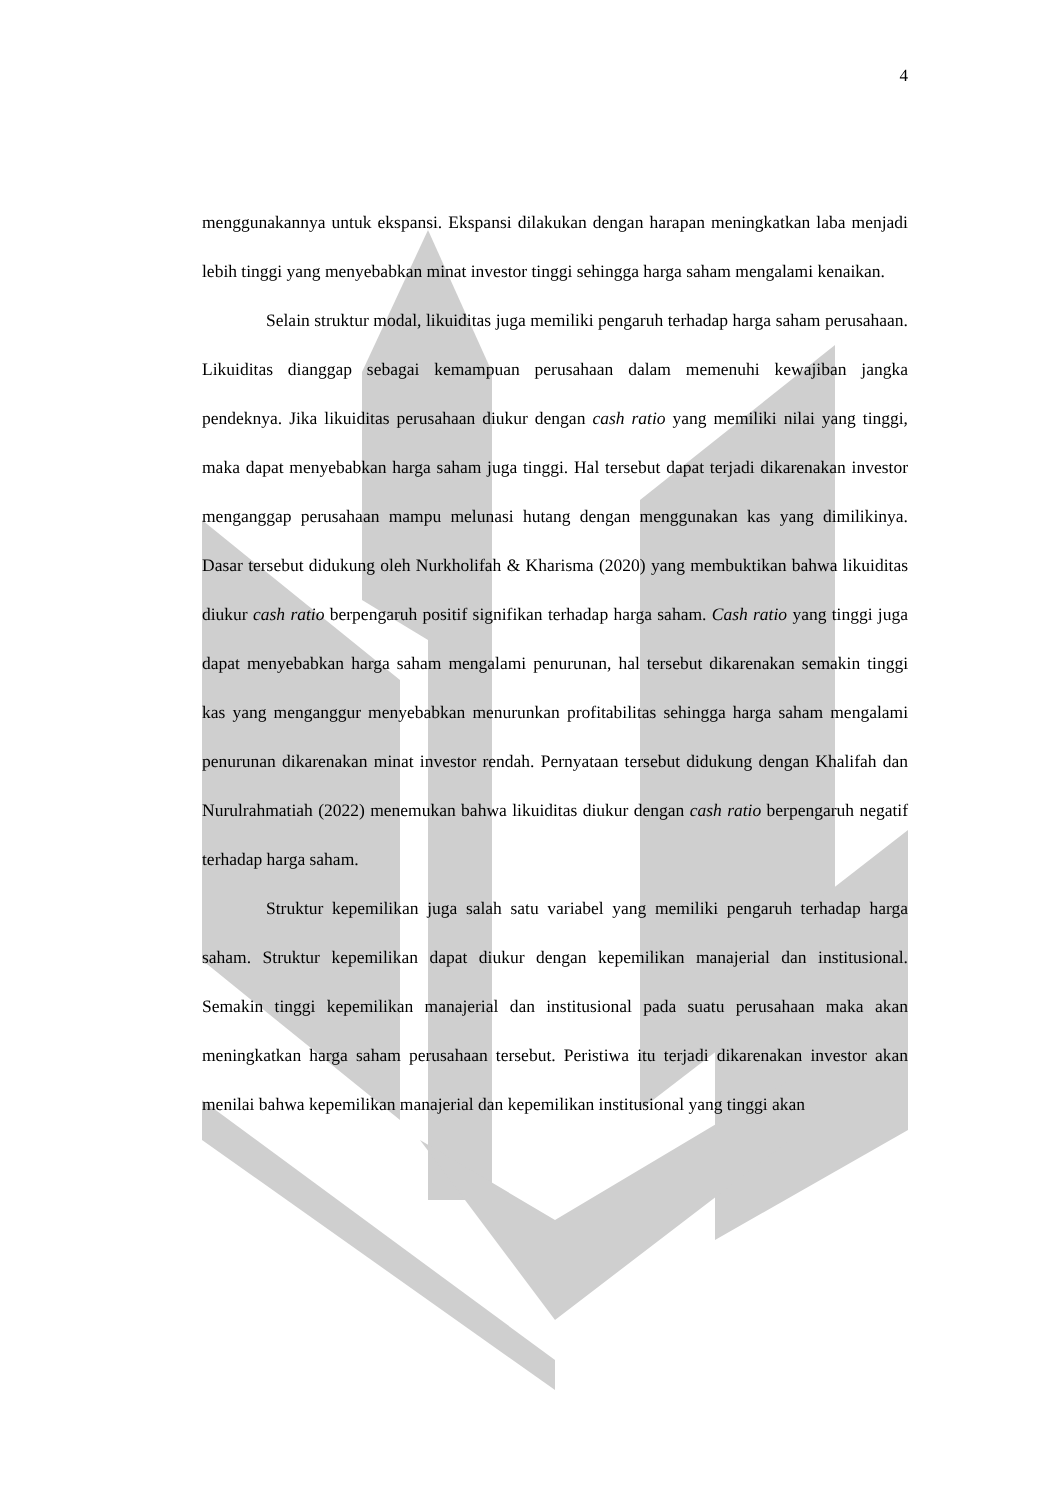4
menggunakannya untuk ekspansi. Ekspansi dilakukan dengan harapan meningkatkan laba menjadi lebih tinggi yang menyebabkan minat investor tinggi sehingga harga saham mengalami kenaikan.
Selain struktur modal, likuiditas juga memiliki pengaruh terhadap harga saham perusahaan. Likuiditas dianggap sebagai kemampuan perusahaan dalam memenuhi kewajiban jangka pendeknya. Jika likuiditas perusahaan diukur dengan cash ratio yang memiliki nilai yang tinggi, maka dapat menyebabkan harga saham juga tinggi. Hal tersebut dapat terjadi dikarenakan investor menganggap perusahaan mampu melunasi hutang dengan menggunakan kas yang dimilikinya. Dasar tersebut didukung oleh Nurkholifah & Kharisma (2020) yang membuktikan bahwa likuiditas diukur cash ratio berpengaruh positif signifikan terhadap harga saham. Cash ratio yang tinggi juga dapat menyebabkan harga saham mengalami penurunan, hal tersebut dikarenakan semakin tinggi kas yang menganggur menyebabkan menurunkan profitabilitas sehingga harga saham mengalami penurunan dikarenakan minat investor rendah. Pernyataan tersebut didukung dengan Khalifah dan Nurulrahmatiah (2022) menemukan bahwa likuiditas diukur dengan cash ratio berpengaruh negatif terhadap harga saham.
Struktur kepemilikan juga salah satu variabel yang memiliki pengaruh terhadap harga saham. Struktur kepemilikan dapat diukur dengan kepemilikan manajerial dan institusional. Semakin tinggi kepemilikan manajerial dan institusional pada suatu perusahaan maka akan meningkatkan harga saham perusahaan tersebut. Peristiwa itu terjadi dikarenakan investor akan menilai bahwa kepemilikan manajerial dan kepemilikan institusional yang tinggi akan